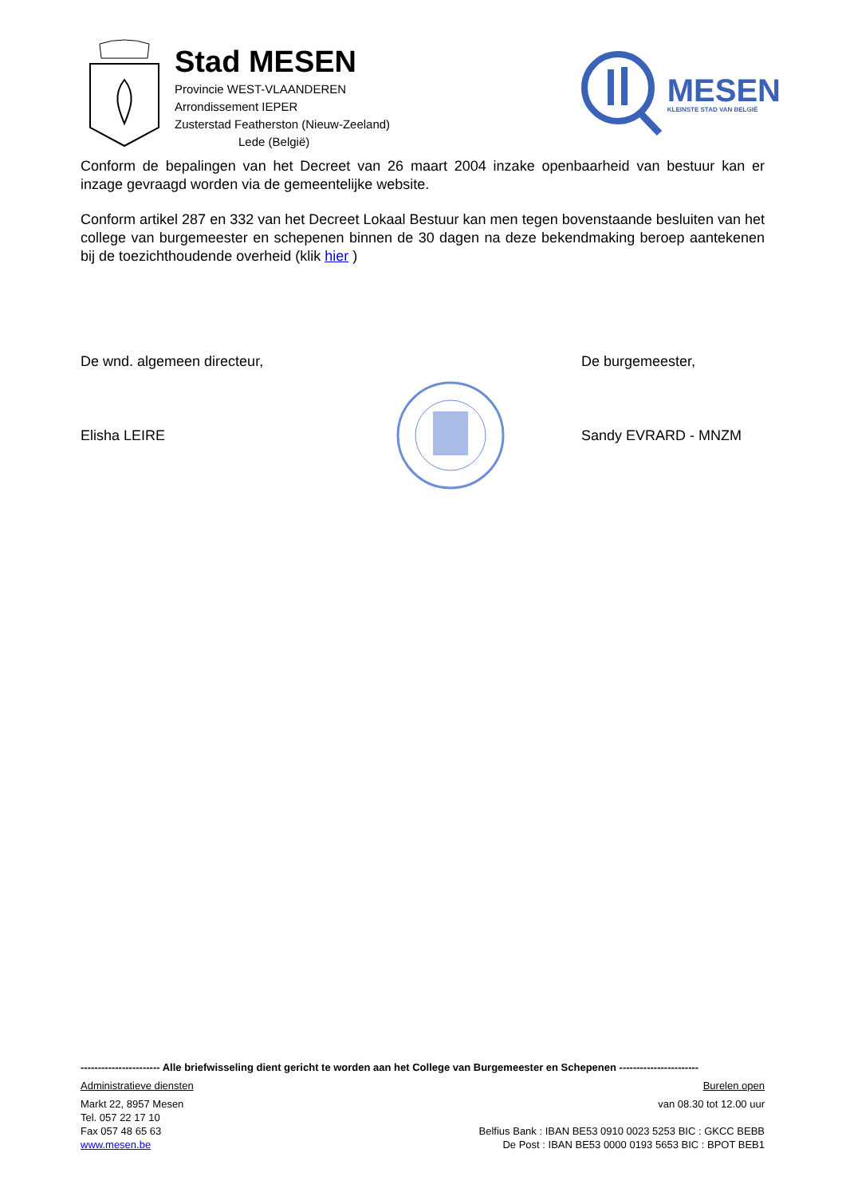Stad MESEN
Provincie WEST-VLAANDEREN
Arrondissement IEPER
Zusterstad Featherston (Nieuw-Zeeland)
Lede (België)
MESEN
KLEINSTE STAD VAN BELGIË
Conform de bepalingen van het Decreet van 26 maart 2004 inzake openbaarheid van bestuur kan er inzage gevraagd worden via de gemeentelijke website.
Conform artikel 287 en 332 van het Decreet Lokaal Bestuur kan men tegen bovenstaande besluiten van het college van burgemeester en schepenen binnen de 30 dagen na deze bekendmaking beroep aantekenen bij de toezichthoudende overheid (klik hier )
De wnd. algemeen directeur, De burgemeester,
Elisha LEIRE Sandy EVRARD - MNZM
----------------------- Alle briefwisseling dient gericht te worden aan het College van Burgemeester en Schepenen -----------------------
Administratieve diensten Burelen open
Markt 22, 8957 Mesen van 08.30 tot 12.00 uur
Tel. 057 22 17 10
Fax 057 48 65 63 Belfius Bank : IBAN BE53 0910 0023 5253 BIC : GKCC BEBB
www.mesen.be De Post : IBAN BE53 0000 0193 5653 BIC : BPOT BEB1